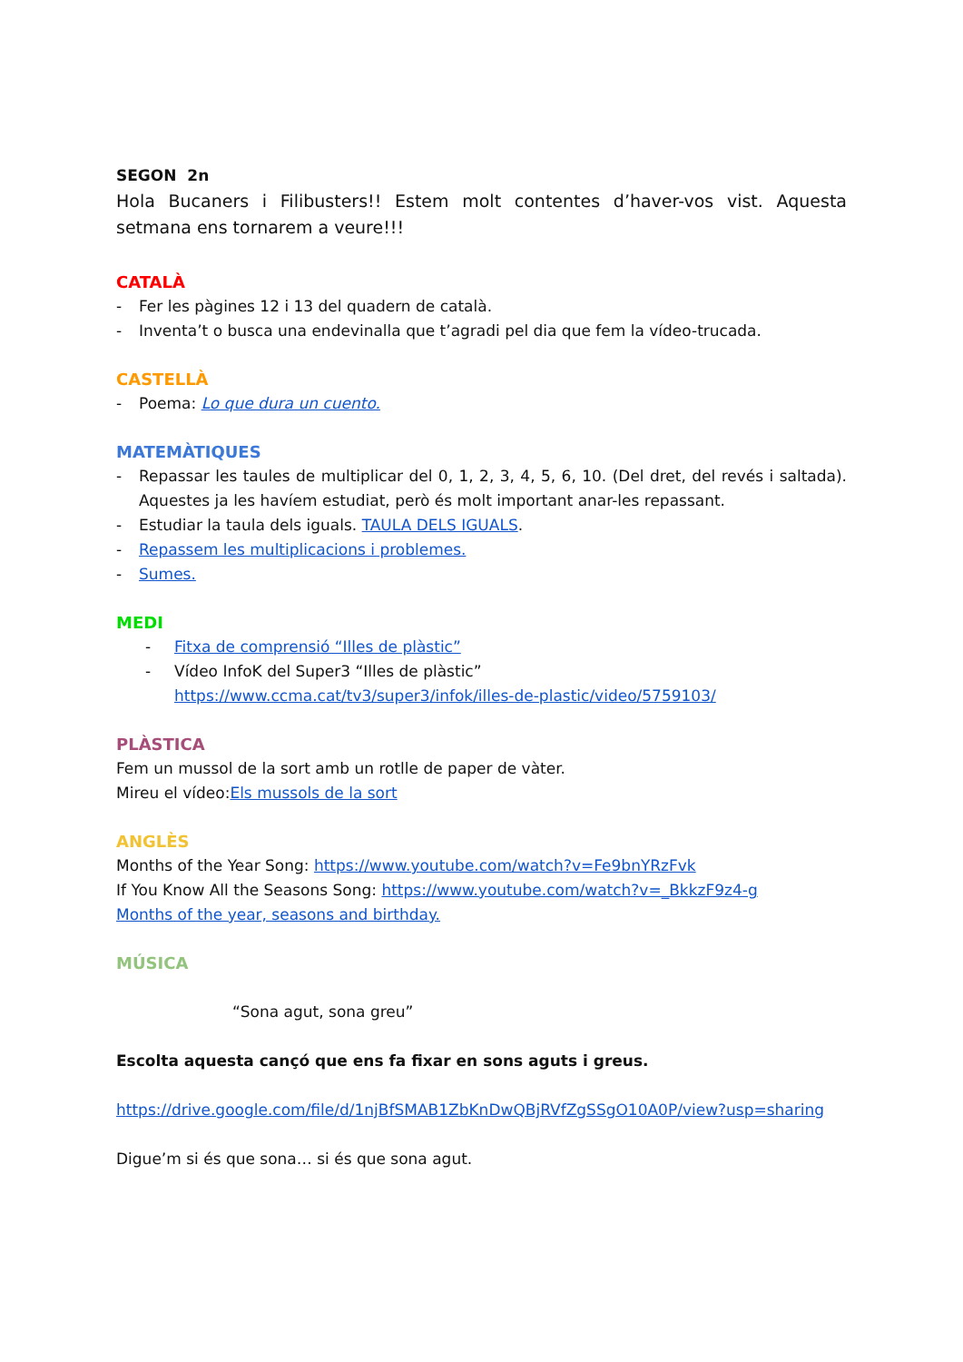SEGON 2n
Hola Bucaners i Filibusters!! Estem molt contentes d’haver-vos vist. Aquesta setmana ens tornarem a veure!!!
CATALÀ
- Fer les pàgines 12 i 13 del quadern de català.
- Inventa’t o busca una endevinalla que t’agradi pel dia que fem la vídeo-trucada.
CASTELLÀ
- Poema: Lo que dura un cuento.
MATEMÀTIQUES
- Repassar les taules de multiplicar del 0, 1, 2, 3, 4, 5, 6, 10. (Del dret, del revés i saltada). Aquestes ja les havíem estudiat, però és molt important anar-les repassant.
- Estudiar la taula dels iguals. TAULA DELS IGUALS.
- Repassem les multiplicacions i problemes.
- Sumes.
MEDI
- Fitxa de comprensió “Illes de plàstic”
- Vídeo InfoK del Super3 “Illes de plàstic”
https://www.ccma.cat/tv3/super3/infok/illes-de-plastic/video/5759103/
PLÀSTICA
Fem un mussol de la sort amb un rotlle de paper de vàter.
Mireu el vídeo:Els mussols de la sort
ANGLÈS
Months of the Year Song: https://www.youtube.com/watch?v=Fe9bnYRzFvk
If You Know All the Seasons Song: https://www.youtube.com/watch?v=_BkkzF9z4-g
Months of the year, seasons and birthday.
MÚSICA
“Sona agut, sona greu”
Escolta aquesta cançó que ens fa fixar en sons aguts i greus.
https://drive.google.com/file/d/1njBfSMAB1ZbKnDwQBjRVfZgSSgO10A0P/view?usp=sharing
Digue’m si és que sona… si és que sona agut.